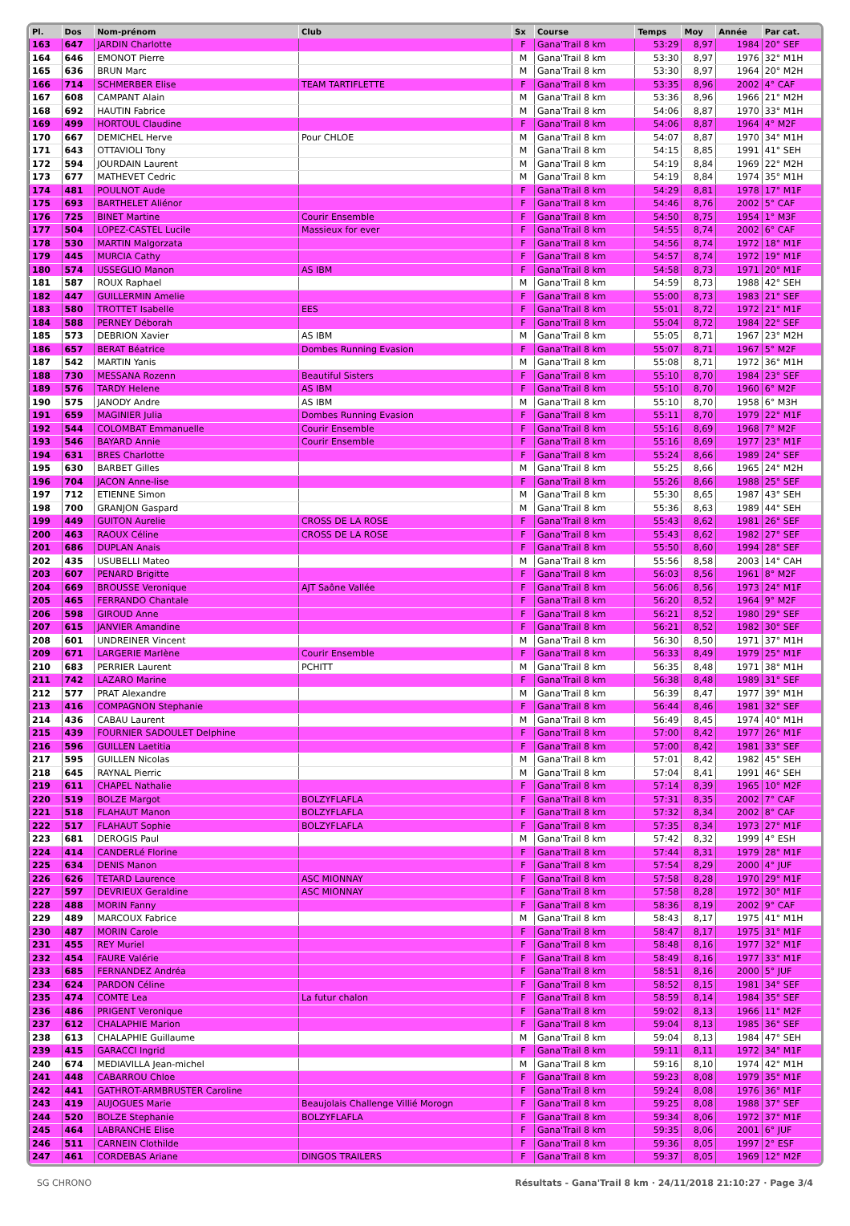| Pl. | Dos | Nom-prénom | Club | Sx | Course | Temps | Moy | Année | Par cat. |
| --- | --- | --- | --- | --- | --- | --- | --- | --- | --- |
| 163 | 647 | JARDIN Charlotte | | F | Gana'Trail 8 km | 53:29 | 8,97 | 1984 | 20° SEF |
| 164 | 646 | EMONOT Pierre | | M | Gana'Trail 8 km | 53:30 | 8,97 | 1976 | 32° M1H |
| 165 | 636 | BRUN Marc | | M | Gana'Trail 8 km | 53:30 | 8,97 | 1964 | 20° M2H |
| 166 | 714 | SCHMERBER Elise | TEAM TARTIFLETTE | F | Gana'Trail 8 km | 53:35 | 8,96 | 2002 | 4° CAF |
| 167 | 608 | CAMPANT Alain | | M | Gana'Trail 8 km | 53:36 | 8,96 | 1966 | 21° M2H |
| 168 | 692 | HAUTIN Fabrice | | M | Gana'Trail 8 km | 54:06 | 8,87 | 1970 | 33° M1H |
| 169 | 499 | HORTOUL Claudine | | F | Gana'Trail 8 km | 54:06 | 8,87 | 1964 | 4° M2F |
| 170 | 667 | DEMICHEL Herve | Pour CHLOE | M | Gana'Trail 8 km | 54:07 | 8,87 | 1970 | 34° M1H |
| 171 | 643 | OTTAVIOLI Tony | | M | Gana'Trail 8 km | 54:15 | 8,85 | 1991 | 41° SEH |
| 172 | 594 | JOURDAIN Laurent | | M | Gana'Trail 8 km | 54:19 | 8,84 | 1969 | 22° M2H |
| 173 | 677 | MATHEVET Cedric | | M | Gana'Trail 8 km | 54:19 | 8,84 | 1974 | 35° M1H |
| 174 | 481 | POULNOT Aude | | F | Gana'Trail 8 km | 54:29 | 8,81 | 1978 | 17° M1F |
| 175 | 693 | BARTHELET Aliénor | | F | Gana'Trail 8 km | 54:46 | 8,76 | 2002 | 5° CAF |
| 176 | 725 | BINET Martine | Courir Ensemble | F | Gana'Trail 8 km | 54:50 | 8,75 | 1954 | 1° M3F |
| 177 | 504 | LOPEZ-CASTEL Lucile | Massieux for ever | F | Gana'Trail 8 km | 54:55 | 8,74 | 2002 | 6° CAF |
| 178 | 530 | MARTIN Malgorzata | | F | Gana'Trail 8 km | 54:56 | 8,74 | 1972 | 18° M1F |
| 179 | 445 | MURCIA Cathy | | F | Gana'Trail 8 km | 54:57 | 8,74 | 1972 | 19° M1F |
| 180 | 574 | USSEGLIO Manon | AS IBM | F | Gana'Trail 8 km | 54:58 | 8,73 | 1971 | 20° M1F |
| 181 | 587 | ROUX Raphael | | M | Gana'Trail 8 km | 54:59 | 8,73 | 1988 | 42° SEH |
| 182 | 447 | GUILLERMIN Amelie | | F | Gana'Trail 8 km | 55:00 | 8,73 | 1983 | 21° SEF |
| 183 | 580 | TROTTET Isabelle | EES | F | Gana'Trail 8 km | 55:01 | 8,72 | 1972 | 21° M1F |
| 184 | 588 | PERNEY Déborah | | F | Gana'Trail 8 km | 55:04 | 8,72 | 1984 | 22° SEF |
| 185 | 573 | DEBRION Xavier | AS IBM | M | Gana'Trail 8 km | 55:05 | 8,71 | 1967 | 23° M2H |
| 186 | 657 | BERAT Béatrice | Dombes Running Evasion | F | Gana'Trail 8 km | 55:07 | 8,71 | 1967 | 5° M2F |
| 187 | 542 | MARTIN Yanis | | M | Gana'Trail 8 km | 55:08 | 8,71 | 1972 | 36° M1H |
| 188 | 730 | MESSANA Rozenn | Beautiful Sisters | F | Gana'Trail 8 km | 55:10 | 8,70 | 1984 | 23° SEF |
| 189 | 576 | TARDY Helene | AS IBM | F | Gana'Trail 8 km | 55:10 | 8,70 | 1960 | 6° M2F |
| 190 | 575 | JANODY Andre | AS IBM | M | Gana'Trail 8 km | 55:10 | 8,70 | 1958 | 6° M3H |
| 191 | 659 | MAGINIER Julia | Dombes Running Evasion | F | Gana'Trail 8 km | 55:11 | 8,70 | 1979 | 22° M1F |
| 192 | 544 | COLOMBAT Emmanuelle | Courir Ensemble | F | Gana'Trail 8 km | 55:16 | 8,69 | 1968 | 7° M2F |
| 193 | 546 | BAYARD Annie | Courir Ensemble | F | Gana'Trail 8 km | 55:16 | 8,69 | 1977 | 23° M1F |
| 194 | 631 | BRES Charlotte | | F | Gana'Trail 8 km | 55:24 | 8,66 | 1989 | 24° SEF |
| 195 | 630 | BARBET Gilles | | M | Gana'Trail 8 km | 55:25 | 8,66 | 1965 | 24° M2H |
| 196 | 704 | JACON Anne-lise | | F | Gana'Trail 8 km | 55:26 | 8,66 | 1988 | 25° SEF |
| 197 | 712 | ETIENNE Simon | | M | Gana'Trail 8 km | 55:30 | 8,65 | 1987 | 43° SEH |
| 198 | 700 | GRANJON Gaspard | | M | Gana'Trail 8 km | 55:36 | 8,63 | 1989 | 44° SEH |
| 199 | 449 | GUITON Aurelie | CROSS DE LA ROSE | F | Gana'Trail 8 km | 55:43 | 8,62 | 1981 | 26° SEF |
| 200 | 463 | RAOUX Céline | CROSS DE LA ROSE | F | Gana'Trail 8 km | 55:43 | 8,62 | 1982 | 27° SEF |
| 201 | 686 | DUPLAN Anais | | F | Gana'Trail 8 km | 55:50 | 8,60 | 1994 | 28° SEF |
| 202 | 435 | USUBELLI Mateo | | M | Gana'Trail 8 km | 55:56 | 8,58 | 2003 | 14° CAH |
| 203 | 607 | PENARD Brigitte | | F | Gana'Trail 8 km | 56:03 | 8,56 | 1961 | 8° M2F |
| 204 | 669 | BROUSSE Veronique | AJT Saône Vallée | F | Gana'Trail 8 km | 56:06 | 8,56 | 1973 | 24° M1F |
| 205 | 465 | FERRANDO Chantale | | F | Gana'Trail 8 km | 56:20 | 8,52 | 1964 | 9° M2F |
| 206 | 598 | GIROUD Anne | | F | Gana'Trail 8 km | 56:21 | 8,52 | 1980 | 29° SEF |
| 207 | 615 | JANVIER Amandine | | F | Gana'Trail 8 km | 56:21 | 8,52 | 1982 | 30° SEF |
| 208 | 601 | UNDREINER Vincent | | M | Gana'Trail 8 km | 56:30 | 8,50 | 1971 | 37° M1H |
| 209 | 671 | LARGERIE Marlène | Courir Ensemble | F | Gana'Trail 8 km | 56:33 | 8,49 | 1979 | 25° M1F |
| 210 | 683 | PERRIER Laurent | PCHITT | M | Gana'Trail 8 km | 56:35 | 8,48 | 1971 | 38° M1H |
| 211 | 742 | LAZARO Marine | | F | Gana'Trail 8 km | 56:38 | 8,48 | 1989 | 31° SEF |
| 212 | 577 | PRAT Alexandre | | M | Gana'Trail 8 km | 56:39 | 8,47 | 1977 | 39° M1H |
| 213 | 416 | COMPAGNON Stephanie | | F | Gana'Trail 8 km | 56:44 | 8,46 | 1981 | 32° SEF |
| 214 | 436 | CABAU Laurent | | M | Gana'Trail 8 km | 56:49 | 8,45 | 1974 | 40° M1H |
| 215 | 439 | FOURNIER SADOULET Delphine | | F | Gana'Trail 8 km | 57:00 | 8,42 | 1977 | 26° M1F |
| 216 | 596 | GUILLEN Laetitia | | F | Gana'Trail 8 km | 57:00 | 8,42 | 1981 | 33° SEF |
| 217 | 595 | GUILLEN Nicolas | | M | Gana'Trail 8 km | 57:01 | 8,42 | 1982 | 45° SEH |
| 218 | 645 | RAYNAL Pierric | | M | Gana'Trail 8 km | 57:04 | 8,41 | 1991 | 46° SEH |
| 219 | 611 | CHAPEL Nathalie | | F | Gana'Trail 8 km | 57:14 | 8,39 | 1965 | 10° M2F |
| 220 | 519 | BOLZE Margot | BOLZYFLAFLA | F | Gana'Trail 8 km | 57:31 | 8,35 | 2002 | 7° CAF |
| 221 | 518 | FLAHAUT Manon | BOLZYFLAFLA | F | Gana'Trail 8 km | 57:32 | 8,34 | 2002 | 8° CAF |
| 222 | 517 | FLAHAUT Sophie | BOLZYFLAFLA | F | Gana'Trail 8 km | 57:35 | 8,34 | 1973 | 27° M1F |
| 223 | 681 | DEROGIS Paul | | M | Gana'Trail 8 km | 57:42 | 8,32 | 1999 | 4° ESH |
| 224 | 414 | CANDERLé Florine | | F | Gana'Trail 8 km | 57:44 | 8,31 | 1979 | 28° M1F |
| 225 | 634 | DENIS Manon | | F | Gana'Trail 8 km | 57:54 | 8,29 | 2000 | 4° JUF |
| 226 | 626 | TETARD Laurence | ASC MIONNAY | F | Gana'Trail 8 km | 57:58 | 8,28 | 1970 | 29° M1F |
| 227 | 597 | DEVRIEUX Geraldine | ASC MIONNAY | F | Gana'Trail 8 km | 57:58 | 8,28 | 1972 | 30° M1F |
| 228 | 488 | MORIN Fanny | | F | Gana'Trail 8 km | 58:36 | 8,19 | 2002 | 9° CAF |
| 229 | 489 | MARCOUX Fabrice | | M | Gana'Trail 8 km | 58:43 | 8,17 | 1975 | 41° M1H |
| 230 | 487 | MORIN Carole | | F | Gana'Trail 8 km | 58:47 | 8,17 | 1975 | 31° M1F |
| 231 | 455 | REY Muriel | | F | Gana'Trail 8 km | 58:48 | 8,16 | 1977 | 32° M1F |
| 232 | 454 | FAURE Valérie | | F | Gana'Trail 8 km | 58:49 | 8,16 | 1977 | 33° M1F |
| 233 | 685 | FERNANDEZ Andréa | | F | Gana'Trail 8 km | 58:51 | 8,16 | 2000 | 5° JUF |
| 234 | 624 | PARDON Céline | | F | Gana'Trail 8 km | 58:52 | 8,15 | 1981 | 34° SEF |
| 235 | 474 | COMTE Lea | La futur chalon | F | Gana'Trail 8 km | 58:59 | 8,14 | 1984 | 35° SEF |
| 236 | 486 | PRIGENT Veronique | | F | Gana'Trail 8 km | 59:02 | 8,13 | 1966 | 11° M2F |
| 237 | 612 | CHALAPHIE Marion | | F | Gana'Trail 8 km | 59:04 | 8,13 | 1985 | 36° SEF |
| 238 | 613 | CHALAPHIE Guillaume | | M | Gana'Trail 8 km | 59:04 | 8,13 | 1984 | 47° SEH |
| 239 | 415 | GARACCI Ingrid | | F | Gana'Trail 8 km | 59:11 | 8,11 | 1972 | 34° M1F |
| 240 | 674 | MEDIAVILLA Jean-michel | | M | Gana'Trail 8 km | 59:16 | 8,10 | 1974 | 42° M1H |
| 241 | 448 | CABARROU Chloe | | F | Gana'Trail 8 km | 59:23 | 8,08 | 1979 | 35° M1F |
| 242 | 441 | GATHROT-ARMBRUSTER Caroline | | F | Gana'Trail 8 km | 59:24 | 8,08 | 1976 | 36° M1F |
| 243 | 419 | AUJOGUES Marie | Beaujolais Challenge Villié Morogn | F | Gana'Trail 8 km | 59:25 | 8,08 | 1988 | 37° SEF |
| 244 | 520 | BOLZE Stephanie | BOLZYFLAFLA | F | Gana'Trail 8 km | 59:34 | 8,06 | 1972 | 37° M1F |
| 245 | 464 | LABRANCHE Elise | | F | Gana'Trail 8 km | 59:35 | 8,06 | 2001 | 6° JUF |
| 246 | 511 | CARNEIN Clothilde | | F | Gana'Trail 8 km | 59:36 | 8,05 | 1997 | 2° ESF |
| 247 | 461 | CORDEBAS Ariane | DINGOS TRAILERS | F | Gana'Trail 8 km | 59:37 | 8,05 | 1969 | 12° M2F |
SG CHRONO Résultats - Gana'Trail 8 km · 24/11/2018 21:10:27 · Page 3/4